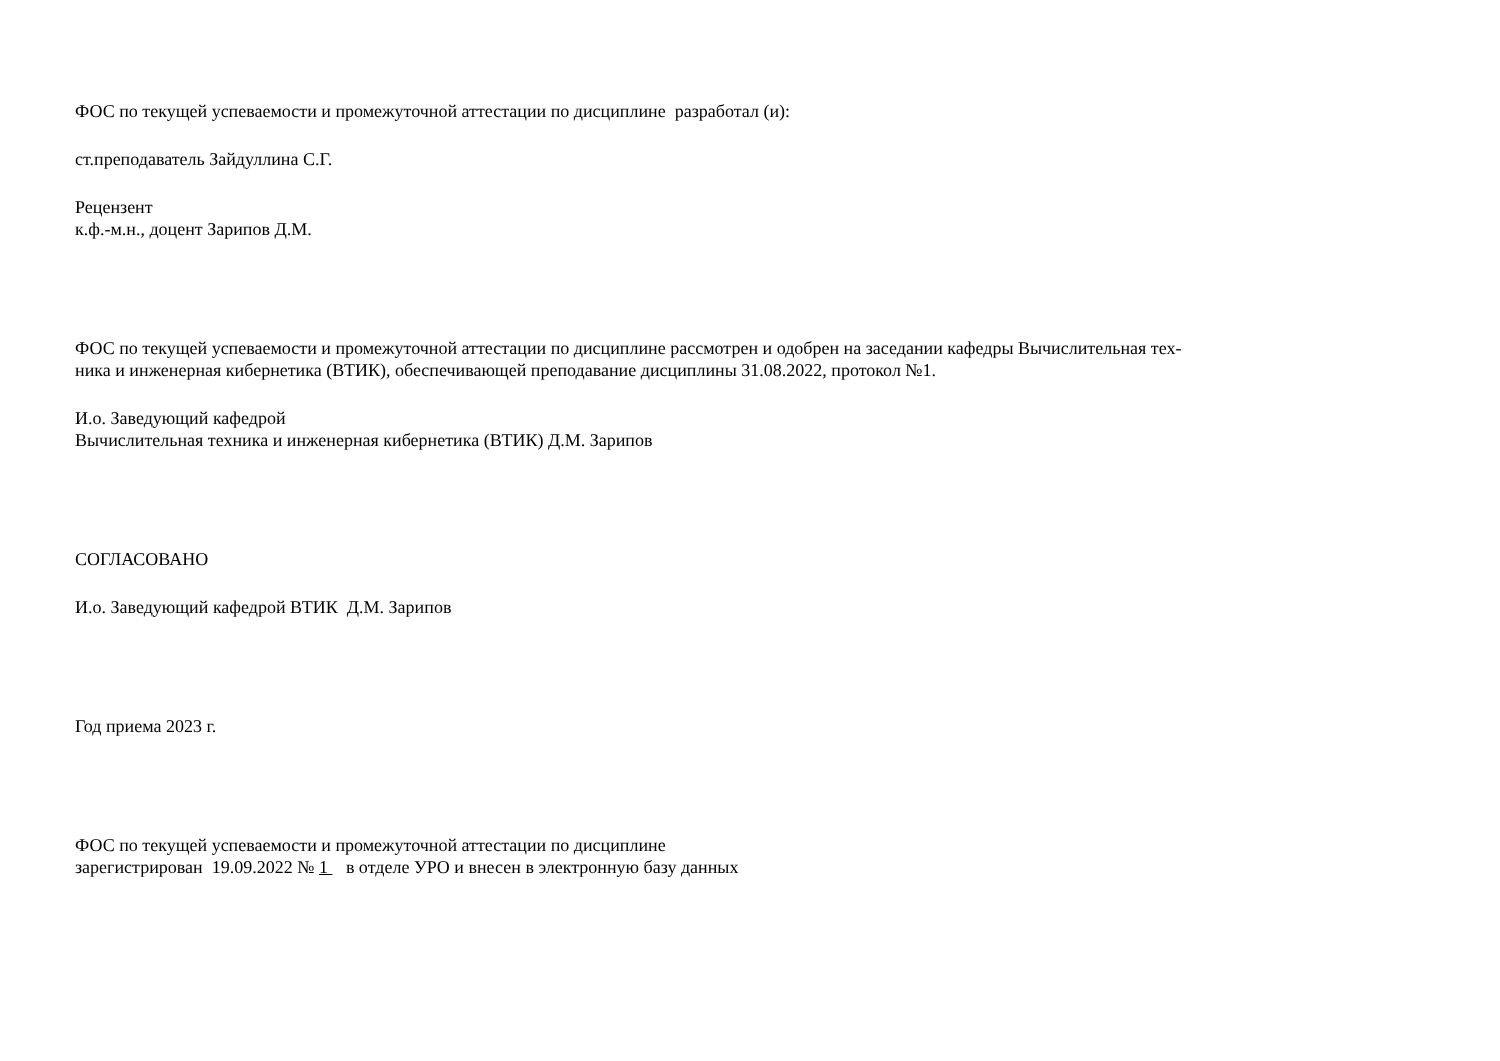ФОС по текущей успеваемости и промежуточной аттестации по дисциплине разработал (и):
ст.преподаватель Зайдуллина С.Г.
Рецензент
к.ф.-м.н., доцент Зарипов Д.М.
ФОС по текущей успеваемости и промежуточной аттестации по дисциплине рассмотрен и одобрен на заседании кафедры Вычислительная тех-
ника и инженерная кибернетика (ВТИК), обеспечивающей преподавание дисциплины 31.08.2022, протокол №1.
И.о. Заведующий кафедрой
Вычислительная техника и инженерная кибернетика (ВТИК) Д.М. Зарипов
СОГЛАСОВАНО
И.о. Заведующий кафедрой ВТИК Д.М. Зарипов
Год приема 2023 г.
ФОС по текущей успеваемости и промежуточной аттестации по дисциплине
зарегистрирован 19.09.2022 № 1 в отделе УРО и внесен в электронную базу данных